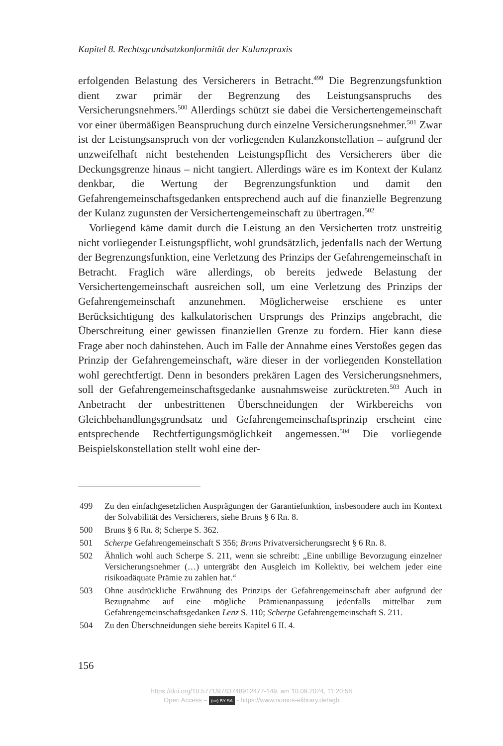Kapitel 8. Rechtsgrundsatzkonformität der Kulanzpraxis
erfolgenden Belastung des Versicherers in Betracht.<sup>499</sup> Die Begrenzungsfunktion dient zwar primär der Begrenzung des Leistungsanspruchs des Versicherungsnehmers.<sup>500</sup> Allerdings schützt sie dabei die Versichertengemeinschaft vor einer übermäßigen Beanspruchung durch einzelne Versicherungsnehmer.<sup>501</sup> Zwar ist der Leistungsanspruch von der vorliegenden Kulanzkonstellation – aufgrund der unzweifelhaft nicht bestehenden Leistungspflicht des Versicherers über die Deckungsgrenze hinaus – nicht tangiert. Allerdings wäre es im Kontext der Kulanz denkbar, die Wertung der Begrenzungsfunktion und damit den Gefahrengemeinschaftsgedanken entsprechend auch auf die finanzielle Begrenzung der Kulanz zugunsten der Versichertengemeinschaft zu übertragen.<sup>502</sup>
Vorliegend käme damit durch die Leistung an den Versicherten trotz unstreitig nicht vorliegender Leistungspflicht, wohl grundsätzlich, jedenfalls nach der Wertung der Begrenzungsfunktion, eine Verletzung des Prinzips der Gefahrengemeinschaft in Betracht. Fraglich wäre allerdings, ob bereits jedwede Belastung der Versichertengemeinschaft ausreichen soll, um eine Verletzung des Prinzips der Gefahrengemeinschaft anzunehmen. Möglicherweise erschiene es unter Berücksichtigung des kalkulatorischen Ursprungs des Prinzips angebracht, die Überschreitung einer gewissen finanziellen Grenze zu fordern. Hier kann diese Frage aber noch dahinstehen. Auch im Falle der Annahme eines Verstoßes gegen das Prinzip der Gefahrengemeinschaft, wäre dieser in der vorliegenden Konstellation wohl gerechtfertigt. Denn in besonders prekären Lagen des Versicherungsnehmers, soll der Gefahrengemeinschaftsgedanke ausnahmsweise zurücktreten.<sup>503</sup> Auch in Anbetracht der unbestrittenen Überschneidungen der Wirkbereichs von Gleichbehandlungsgrundsatz und Gefahrengemeinschaftsprinzip erscheint eine entsprechende Rechtfertigungsmöglichkeit angemessen.<sup>504</sup> Die vorliegende Beispielskonstellation stellt wohl eine der-
499 Zu den einfachgesetzlichen Ausprägungen der Garantiefunktion, insbesondere auch im Kontext der Solvabilität des Versicherers, siehe Bruns § 6 Rn. 8.
500 Bruns § 6 Rn. 8; Scherpe S. 362.
501 Scherpe Gefahrengemeinschaft S 356; Bruns Privatversicherungsrecht § 6 Rn. 8.
502 Ähnlich wohl auch Scherpe S. 211, wenn sie schreibt: „Eine unbillige Bevorzugung einzelner Versicherungsnehmer (…) untergräbt den Ausgleich im Kollektiv, bei welchem jeder eine risikoadäquate Prämie zu zahlen hat.“
503 Ohne ausdrückliche Erwähnung des Prinzips der Gefahrengemeinschaft aber aufgrund der Bezugnahme auf eine mögliche Prämienanpassung jedenfalls mittelbar zum Gefahrengemeinschaftsgedanken Lenz S. 110; Scherpe Gefahrengemeinschaft S. 211.
504 Zu den Überschneidungen siehe bereits Kapitel 6 II. 4.
156
https://doi.org/10.5771/9783748912477-149, am 10.09.2024, 11:20:58
Open Access – (cc) BY-SA - https://www.nomos-elibrary.de/agb